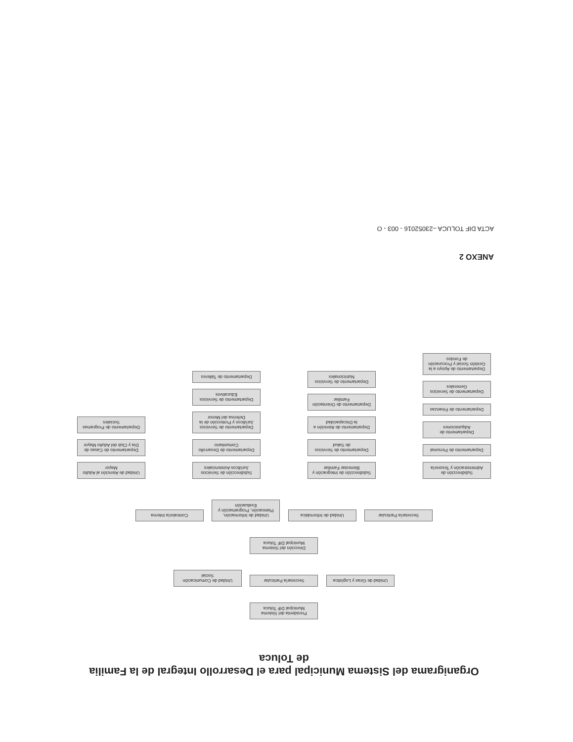Organigrama del Sistema Municipal para el Desarrollo Integral de la Familia
de Toluca
Presidenta del Sistema Municipal DIF Toluca
Unidad de Giras y Logística Secretaría Particular Unidad de Comunicación Social
Dirección del Sistema Municipal DIF Toluca
Secretaría Particular Unidad de Informática Unidad de Información, Planeación, Programación y Evaluación Contraloría Interna
Subdirección de Administración y Tesorería
Departamento de Personal
Departamento de Adquisiciones
Departamento de Finanzas
Departamento de Servicios Generales
Departamento de Apoyo a la Gestión Social y Procuración de Fondos
Subdirección de Integración y Bienestar Familiar
Departamento de Servicios de Salud
Departamento de Atención a la Discapacidad
Departamento de Orientación Familiar
Departamento de Servicios Nutricionales
Subdirección de Servicios Jurídicos Asistenciales
Departamento de Desarrollo Comunitario
Departamento de Servicios Jurídicos y Protección de la Defensa del Menor
Departamento de Servicios Educativos
Departamento de Talleres
Unidad de Atención al Adulto Mayor
Departamento de Casas de Día y Club del Adulto Mayor
Departamento de Programas Sociales
ANEXO 2
ACTA DIF TOLUCA –23052016 - 003 - O